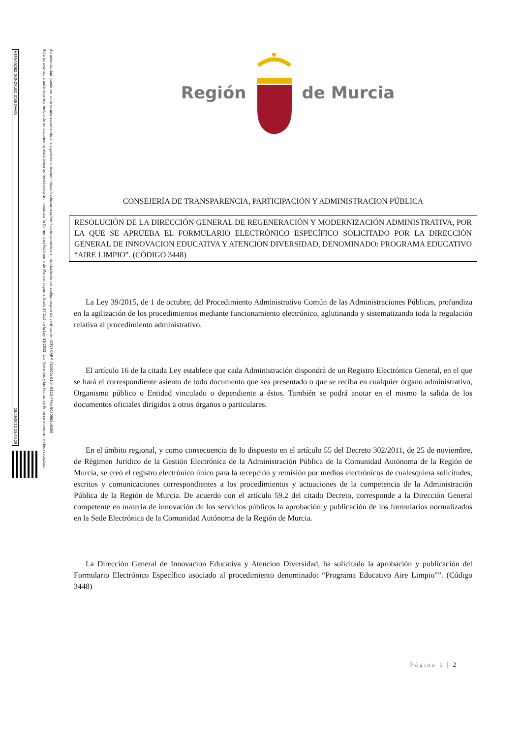Región de Murcia
CONSEJERÍA DE TRANSPARENCIA, PARTICIPACIÓN Y ADMINISTRACION PÚBLICA
RESOLUCIÓN DE LA DIRECCIÓN GENERAL DE REGENERACIÓN Y MODERNIZACIÓN ADMINISTRATIVA, POR LA QUE SE APRUEBA EL FORMULARIO ELECTRÓNICO ESPECÍFICO SOLICITADO POR LA DIRECCIÓN GENERAL DE INNOVACION EDUCATIVA Y ATENCION DIVERSIDAD, DENOMINADO: PROGRAMA EDUCATIVO “AIRE LIMPIO”. (CÓDIGO 3448)
La Ley 39/2015, de 1 de octubre, del Procedimiento Administrativo Común de las Administraciones Públicas, profundiza en la agilización de los procedimientos mediante funcionamiento electrónico, aglutinando y sistematizando toda la regulación relativa al procedimiento administrativo.
El artículo 16 de la citada Ley establece que cada Administración dispondrá de un Registro Electrónico General, en el que se hará el correspondiente asiento de todo documento que sea presentado o que se reciba en cualquier órgano administrativo, Organismo público o Entidad vinculado o dependiente a éstos. También se podrá anotar en el mismo la salida de los documentos oficiales dirigidos a otros órganos o particulares.
En el ámbito regional, y como consecuencia de lo dispuesto en el artículo 55 del Decreto 302/2011, de 25 de noviembre, de Régimen Jurídico de la Gestión Electrónica de la Administración Pública de la Comunidad Autónoma de la Región de Murcia, se creó el registro electrónico único para la recepción y remisión por medios electrónicos de cualesquiera solicitudes, escritos y comunicaciones correspondientes a los procedimientos y actuaciones de la competencia de la Administración Pública de la Región de Murcia. De acuerdo con el artículo 59.2 del citado Decreto, corresponde a la Dirección General competente en materia de innovación de los servicios públicos la aprobación y publicación de los formularios normalizados en la Sede Electrónica de la Comunidad Autónoma de la Región de Murcia.
La Dirección General de Innovacion Educativa y Atencion Diversidad, ha solicitado la aprobación y publicación del Formulario Electrónico Específico asociado al procedimiento denominado: “Programa Educativo Aire Limpio"”. (Código 3448)
Página 1 | 2
HERNANDEZ GONZALEZ, JOSE DAVID 28/09/2020 23:49:29
Esta es una copia auténtica imprimible de un documento electrónico administrativo archivado por la Comunidad Autónoma de Murcia, según artículo 27.3.c) de la Ley 39/2015. Los firmantes y las fechas de firma se muestran en los recuadros.
Su autenticidad puede ser contrastada accediendo a la siguiente dirección: https://sede.carm.es/verificardocumentos e introduciendo del código seguro de verificación (CSV) CARM-7b190fa-01d4-8123-476e-0050569b6280